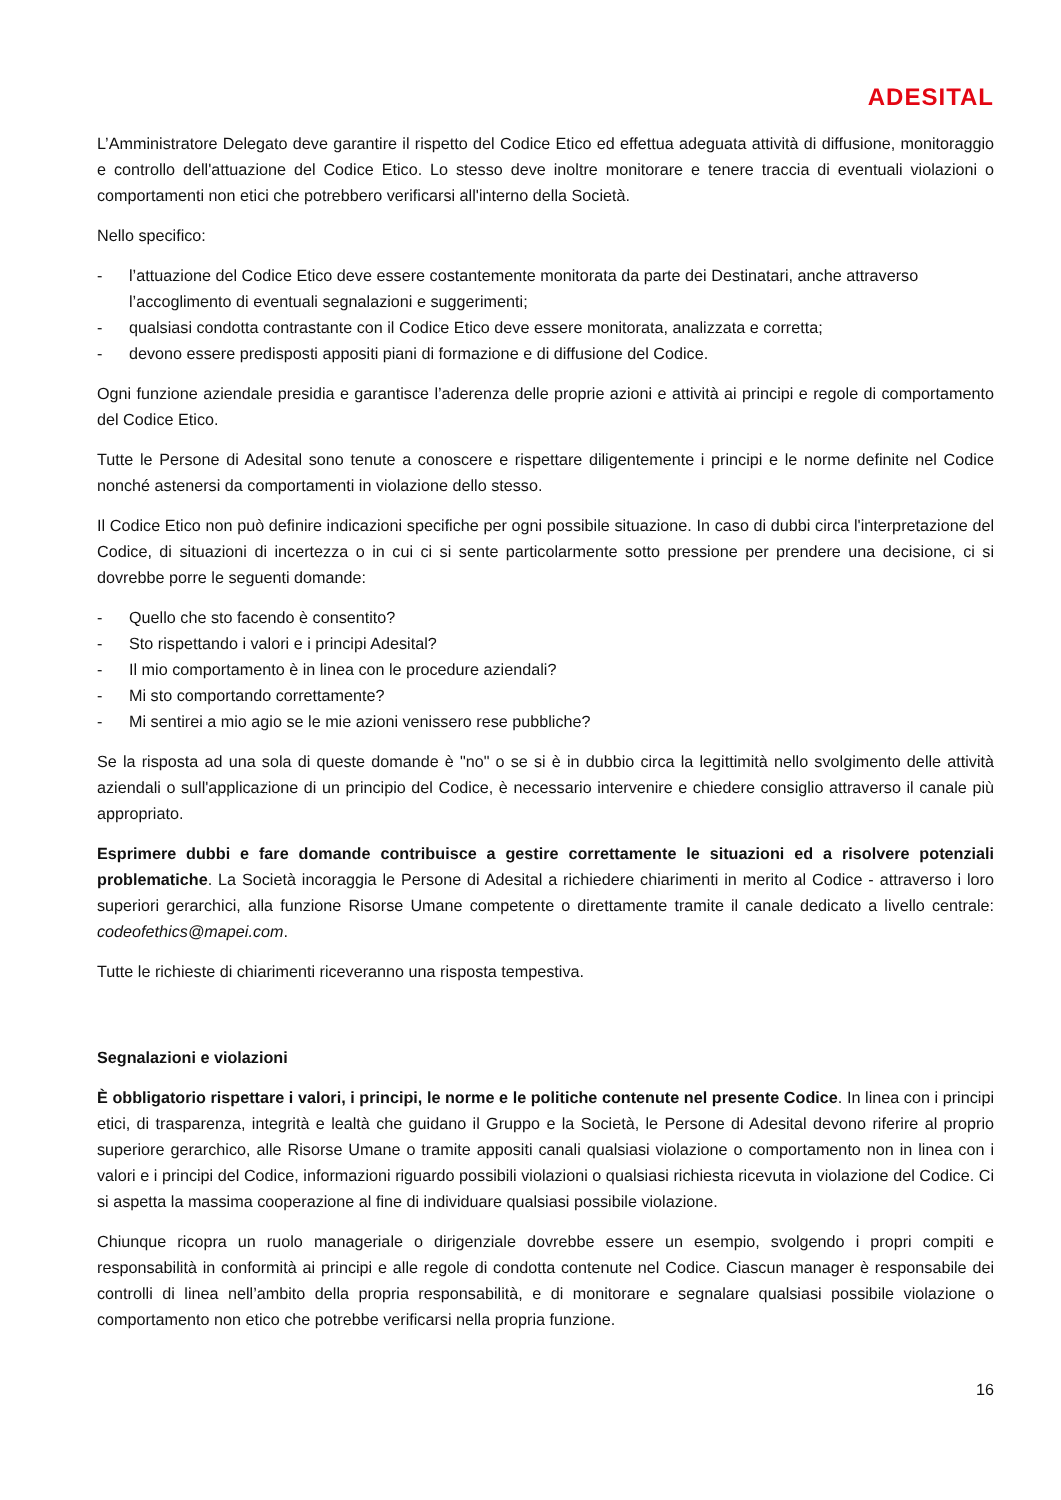ADESITAL
L’Amministratore Delegato deve garantire il rispetto del Codice Etico ed effettua adeguata attività di diffusione, monitoraggio e controllo dell'attuazione del Codice Etico. Lo stesso deve inoltre monitorare e tenere traccia di eventuali violazioni o comportamenti non etici che potrebbero verificarsi all'interno della Società.
Nello specifico:
- l’attuazione del Codice Etico deve essere costantemente monitorata da parte dei Destinatari, anche attraverso l’accoglimento di eventuali segnalazioni e suggerimenti;
- qualsiasi condotta contrastante con il Codice Etico deve essere monitorata, analizzata e corretta;
- devono essere predisposti appositi piani di formazione e di diffusione del Codice.
Ogni funzione aziendale presidia e garantisce l’aderenza delle proprie azioni e attività ai principi e regole di comportamento del Codice Etico.
Tutte le Persone di Adesital sono tenute a conoscere e rispettare diligentemente i principi e le norme definite nel Codice nonché astenersi da comportamenti in violazione dello stesso.
Il Codice Etico non può definire indicazioni specifiche per ogni possibile situazione. In caso di dubbi circa l'interpretazione del Codice, di situazioni di incertezza o in cui ci si sente particolarmente sotto pressione per prendere una decisione, ci si dovrebbe porre le seguenti domande:
- Quello che sto facendo è consentito?
- Sto rispettando i valori e i principi Adesital?
- Il mio comportamento è in linea con le procedure aziendali?
- Mi sto comportando correttamente?
- Mi sentirei a mio agio se le mie azioni venissero rese pubbliche?
Se la risposta ad una sola di queste domande è "no" o se si è in dubbio circa la legittimità nello svolgimento delle attività aziendali o sull'applicazione di un principio del Codice, è necessario intervenire e chiedere consiglio attraverso il canale più appropriato.
Esprimere dubbi e fare domande contribuisce a gestire correttamente le situazioni ed a risolvere potenziali problematiche. La Società incoraggia le Persone di Adesital a richiedere chiarimenti in merito al Codice - attraverso i loro superiori gerarchici, alla funzione Risorse Umane competente o direttamente tramite il canale dedicato a livello centrale: codeofethics@mapei.com.
Tutte le richieste di chiarimenti riceveranno una risposta tempestiva.
Segnalazioni e violazioni
È obbligatorio rispettare i valori, i principi, le norme e le politiche contenute nel presente Codice. In linea con i principi etici, di trasparenza, integrità e lealtà che guidano il Gruppo e la Società, le Persone di Adesital devono riferire al proprio superiore gerarchico, alle Risorse Umane o tramite appositi canali qualsiasi violazione o comportamento non in linea con i valori e i principi del Codice, informazioni riguardo possibili violazioni o qualsiasi richiesta ricevuta in violazione del Codice. Ci si aspetta la massima cooperazione al fine di individuare qualsiasi possibile violazione.
Chiunque ricopra un ruolo manageriale o dirigenziale dovrebbe essere un esempio, svolgendo i propri compiti e responsabilità in conformità ai principi e alle regole di condotta contenute nel Codice. Ciascun manager è responsabile dei controlli di linea nell’ambito della propria responsabilità, e di monitorare e segnalare qualsiasi possibile violazione o comportamento non etico che potrebbe verificarsi nella propria funzione.
16